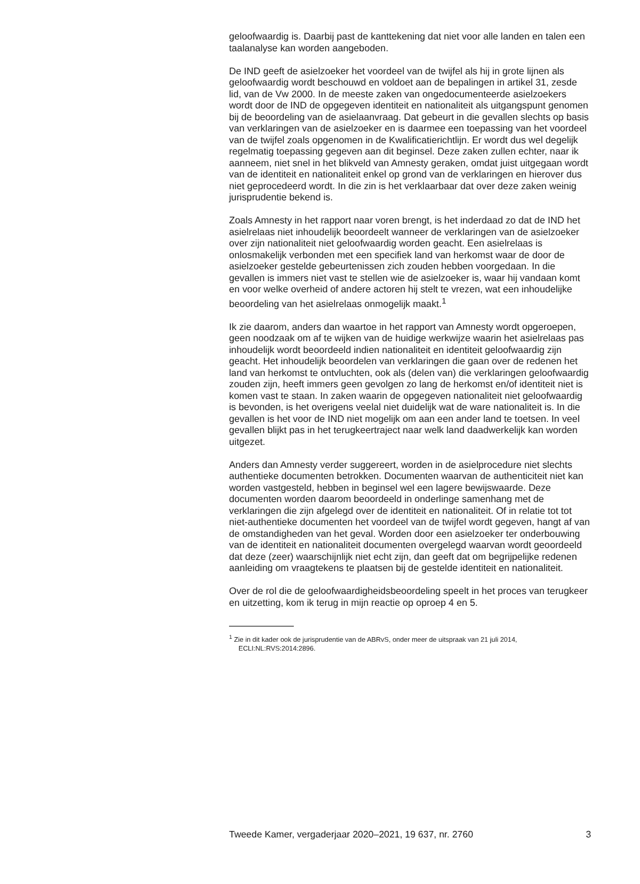geloofwaardig is. Daarbij past de kanttekening dat niet voor alle landen en talen een taalanalyse kan worden aangeboden.
De IND geeft de asielzoeker het voordeel van de twijfel als hij in grote lijnen als geloofwaardig wordt beschouwd en voldoet aan de bepalingen in artikel 31, zesde lid, van de Vw 2000. In de meeste zaken van ongedocumenteerde asielzoekers wordt door de IND de opgegeven identiteit en nationaliteit als uitgangspunt genomen bij de beoordeling van de asielaanvraag. Dat gebeurt in die gevallen slechts op basis van verklaringen van de asielzoeker en is daarmee een toepassing van het voordeel van de twijfel zoals opgenomen in de Kwalificatierichtlijn. Er wordt dus wel degelijk regelmatig toepassing gegeven aan dit beginsel. Deze zaken zullen echter, naar ik aanneem, niet snel in het blikveld van Amnesty geraken, omdat juist uitgegaan wordt van de identiteit en nationaliteit enkel op grond van de verklaringen en hierover dus niet geprocedeerd wordt. In die zin is het verklaarbaar dat over deze zaken weinig jurisprudentie bekend is.
Zoals Amnesty in het rapport naar voren brengt, is het inderdaad zo dat de IND het asielrelaas niet inhoudelijk beoordeelt wanneer de verklaringen van de asielzoeker over zijn nationaliteit niet geloofwaardig worden geacht. Een asielrelaas is onlosmakelijk verbonden met een specifiek land van herkomst waar de door de asielzoeker gestelde gebeurtenissen zich zouden hebben voorgedaan. In die gevallen is immers niet vast te stellen wie de asielzoeker is, waar hij vandaan komt en voor welke overheid of andere actoren hij stelt te vrezen, wat een inhoudelijke beoordeling van het asielrelaas onmogelijk maakt.<sup>1</sup>
Ik zie daarom, anders dan waartoe in het rapport van Amnesty wordt opgeroepen, geen noodzaak om af te wijken van de huidige werkwijze waarin het asielrelaas pas inhoudelijk wordt beoordeeld indien nationaliteit en identiteit geloofwaardig zijn geacht. Het inhoudelijk beoordelen van verklaringen die gaan over de redenen het land van herkomst te ontvluchten, ook als (delen van) die verklaringen geloofwaardig zouden zijn, heeft immers geen gevolgen zo lang de herkomst en/of identiteit niet is komen vast te staan. In zaken waarin de opgegeven nationaliteit niet geloofwaardig is bevonden, is het overigens veelal niet duidelijk wat de ware nationaliteit is. In die gevallen is het voor de IND niet mogelijk om aan een ander land te toetsen. In veel gevallen blijkt pas in het terugkeertraject naar welk land daadwerkelijk kan worden uitgezet.
Anders dan Amnesty verder suggereert, worden in de asielprocedure niet slechts authentieke documenten betrokken. Documenten waarvan de authenticiteit niet kan worden vastgesteld, hebben in beginsel wel een lagere bewijswaarde. Deze documenten worden daarom beoordeeld in onderlinge samenhang met de verklaringen die zijn afgelegd over de identiteit en nationaliteit. Of in relatie tot tot niet-authentieke documenten het voordeel van de twijfel wordt gegeven, hangt af van de omstandigheden van het geval. Worden door een asielzoeker ter onderbouwing van de identiteit en nationaliteit documenten overgelegd waarvan wordt geoordeeld dat deze (zeer) waarschijnlijk niet echt zijn, dan geeft dat om begrijpelijke redenen aanleiding om vraagtekens te plaatsen bij de gestelde identiteit en nationaliteit.
Over de rol die de geloofwaardigheidsbeoordeling speelt in het proces van terugkeer en uitzetting, kom ik terug in mijn reactie op oproep 4 en 5.
<sup>1</sup> Zie in dit kader ook de jurisprudentie van de ABRvS, onder meer de uitspraak van 21 juli 2014, ECLI:NL:RVS:2014:2896.
Tweede Kamer, vergaderjaar 2020–2021, 19 637, nr. 2760 3